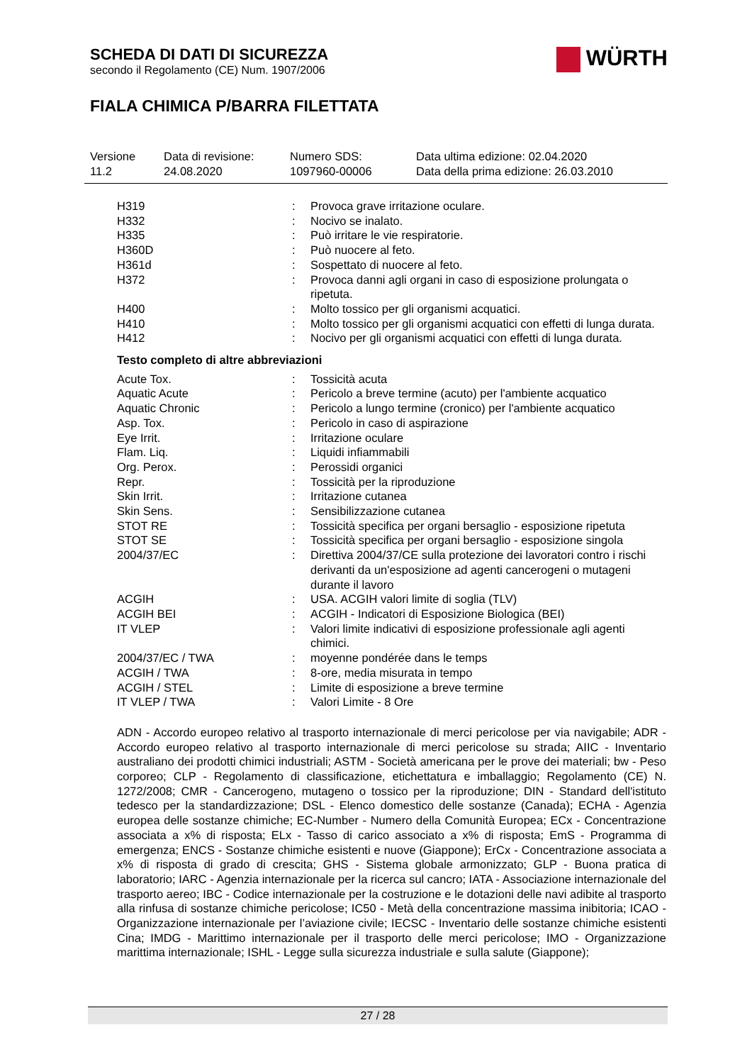SCHEDA DI DATI DI SICUREZZA
secondo il Regolamento (CE) Num. 1907/2006
FIALA CHIMICA P/BARRA FILETTATA
WÜRTH
| Versione 11.2 | Data di revisione: 24.08.2020 | Numero SDS: 1097960-00006 | Data ultima edizione: 02.04.2020 Data della prima edizione: 26.03.2010 |
| H319 | : | Provoca grave irritazione oculare. |
| H332 | : | Nocivo se inalato. |
| H335 | : | Può irritare le vie respiratorie. |
| H360D | : | Può nuocere al feto. |
| H361d | : | Sospettato di nuocere al feto. |
| H372 | : | Provoca danni agli organi in caso di esposizione prolungata o ripetuta. |
| H400 | : | Molto tossico per gli organismi acquatici. |
| H410 | : | Molto tossico per gli organismi acquatici con effetti di lunga durata. |
| H412 | : | Nocivo per gli organismi acquatici con effetti di lunga durata. |
Testo completo di altre abbreviazioni
| Acute Tox. | : | Tossicità acuta |
| Aquatic Acute | : | Pericolo a breve termine (acuto) per l'ambiente acquatico |
| Aquatic Chronic | : | Pericolo a lungo termine (cronico) per l'ambiente acquatico |
| Asp. Tox. | : | Pericolo in caso di aspirazione |
| Eye Irrit. | : | Irritazione oculare |
| Flam. Liq. | : | Liquidi infiammabili |
| Org. Perox. | : | Perossidi organici |
| Repr. | : | Tossicità per la riproduzione |
| Skin Irrit. | : | Irritazione cutanea |
| Skin Sens. | : | Sensibilizzazione cutanea |
| STOT RE | : | Tossicità specifica per organi bersaglio - esposizione ripetuta |
| STOT SE | : | Tossicità specifica per organi bersaglio - esposizione singola |
| 2004/37/EC | : | Direttiva 2004/37/CE sulla protezione dei lavoratori contro i rischi derivanti da un'esposizione ad agenti cancerogeni o mutageni durante il lavoro |
| ACGIH | : | USA. ACGIH valori limite di soglia (TLV) |
| ACGIH BEI | : | ACGIH - Indicatori di Esposizione Biologica (BEI) |
| IT VLEP | : | Valori limite indicativi di esposizione professionale agli agenti chimici. |
| 2004/37/EC / TWA | : | moyenne pondérée dans le temps |
| ACGIH / TWA | : | 8-ore, media misurata in tempo |
| ACGIH / STEL | : | Limite di esposizione a breve termine |
| IT VLEP / TWA | : | Valori Limite - 8 Ore |
ADN - Accordo europeo relativo al trasporto internazionale di merci pericolose per via navigabile; ADR - Accordo europeo relativo al trasporto internazionale di merci pericolose su strada; AIIC - Inventario australiano dei prodotti chimici industriali; ASTM - Società americana per le prove dei materiali; bw - Peso corporeo; CLP - Regolamento di classificazione, etichettatura e imballaggio; Regolamento (CE) N. 1272/2008; CMR - Cancerogeno, mutageno o tossico per la riproduzione; DIN - Standard dell'istituto tedesco per la standardizzazione; DSL - Elenco domestico delle sostanze (Canada); ECHA - Agenzia europea delle sostanze chimiche; EC-Number - Numero della Comunità Europea; ECx - Concentrazione associata a x% di risposta; ELx - Tasso di carico associato a x% di risposta; EmS - Programma di emergenza; ENCS - Sostanze chimiche esistenti e nuove (Giappone); ErCx - Concentrazione associata a x% di risposta di grado di crescita; GHS - Sistema globale armonizzato; GLP - Buona pratica di laboratorio; IARC - Agenzia internazionale per la ricerca sul cancro; IATA - Associazione internazionale del trasporto aereo; IBC - Codice internazionale per la costruzione e le dotazioni delle navi adibite al trasporto alla rinfusa di sostanze chimiche pericolose; IC50 - Metà della concentrazione massima inibitoria; ICAO - Organizzazione internazionale per l’aviazione civile; IECSC - Inventario delle sostanze chimiche esistenti Cina; IMDG - Marittimo internazionale per il trasporto delle merci pericolose; IMO - Organizzazione marittima internazionale; ISHL - Legge sulla sicurezza industriale e sulla salute (Giappone);
27 / 28